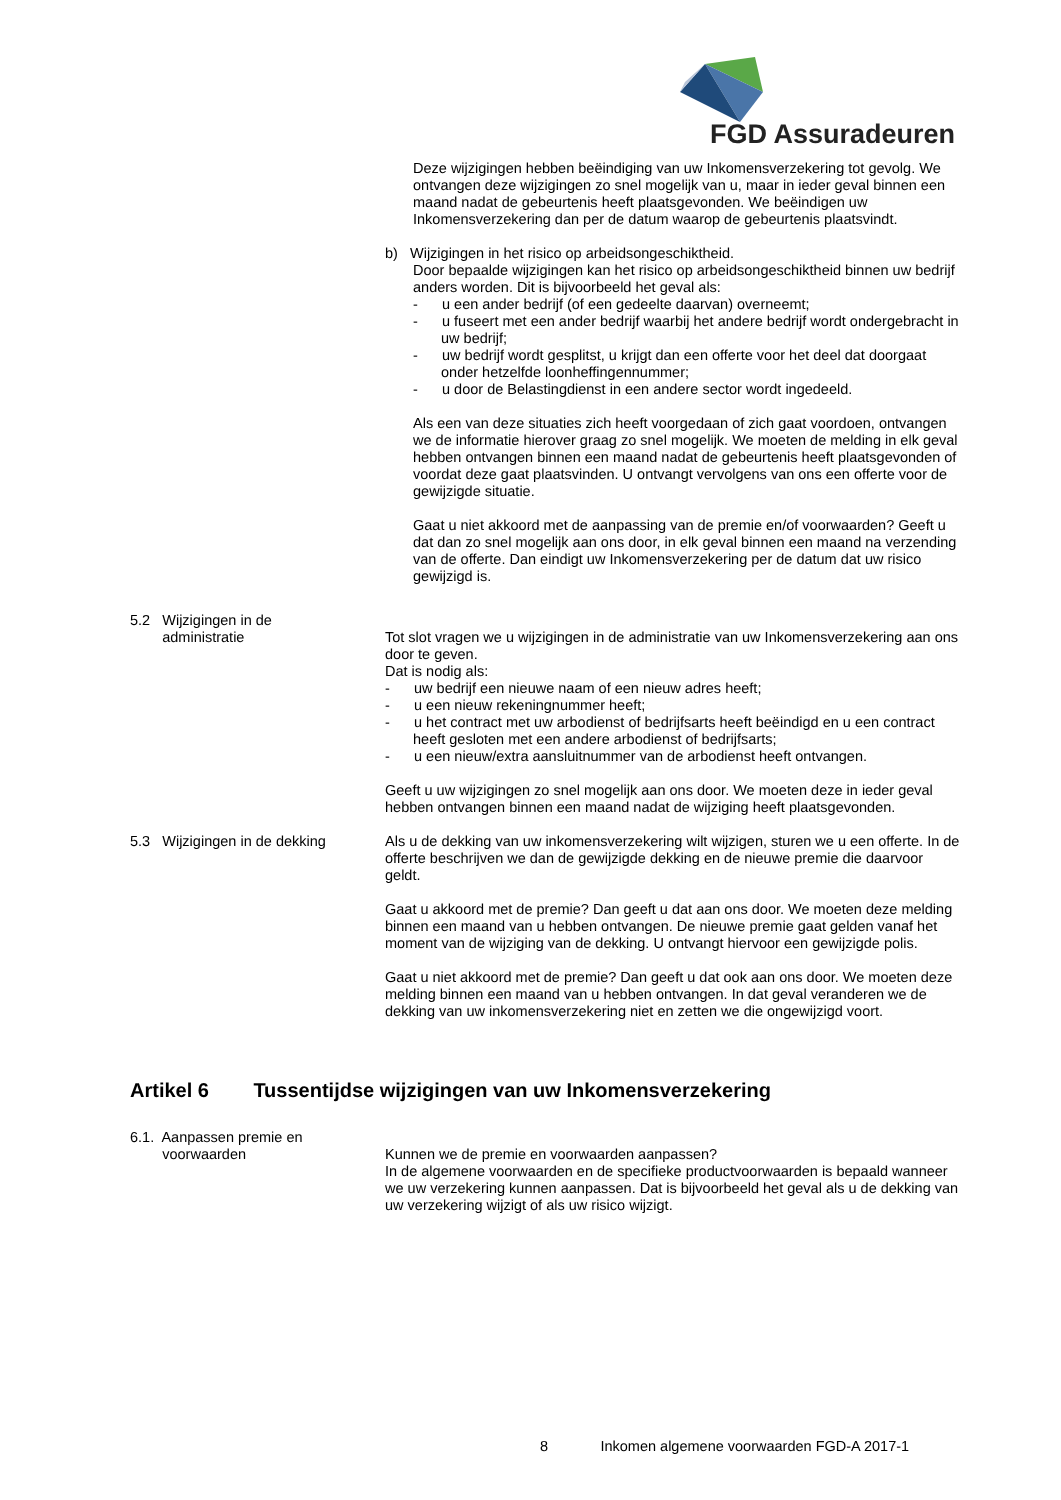FGD Assuradeuren
Deze wijzigingen hebben beëindiging van uw Inkomensverzekering tot gevolg. We ontvangen deze wijzigingen zo snel mogelijk van u, maar in ieder geval binnen een maand nadat de gebeurtenis heeft plaatsgevonden. We beëindigen uw Inkomensverzekering dan per de datum waarop de gebeurtenis plaatsvindt.
b) Wijzigingen in het risico op arbeidsongeschiktheid.
Door bepaalde wijzigingen kan het risico op arbeidsongeschiktheid binnen uw bedrijf anders worden. Dit is bijvoorbeeld het geval als:
- u een ander bedrijf (of een gedeelte daarvan) overneemt;
- u fuseert met een ander bedrijf waarbij het andere bedrijf wordt ondergebracht in uw bedrijf;
- uw bedrijf wordt gesplitst, u krijgt dan een offerte voor het deel dat doorgaat onder hetzelfde loonheffingennummer;
- u door de Belastingdienst in een andere sector wordt ingedeeld.
Als een van deze situaties zich heeft voorgedaan of zich gaat voordoen, ontvangen we de informatie hierover graag zo snel mogelijk. We moeten de melding in elk geval hebben ontvangen binnen een maand nadat de gebeurtenis heeft plaatsgevonden of voordat deze gaat plaatsvinden. U ontvangt vervolgens van ons een offerte voor de gewijzigde situatie.
Gaat u niet akkoord met de aanpassing van de premie en/of voorwaarden? Geeft u dat dan zo snel mogelijk aan ons door, in elk geval binnen een maand na verzending van de offerte. Dan eindigt uw Inkomensverzekering per de datum dat uw risico gewijzigd is.
5.2 Wijzigingen in de
administratie
Tot slot vragen we u wijzigingen in de administratie van uw Inkomensverzekering aan ons door te geven.
Dat is nodig als:
- uw bedrijf een nieuwe naam of een nieuw adres heeft;
- u een nieuw rekeningnummer heeft;
- u het contract met uw arbodienst of bedrijfsarts heeft beëindigd en u een contract heeft gesloten met een andere arbodienst of bedrijfsarts;
- u een nieuw/extra aansluitnummer van de arbodienst heeft ontvangen.
Geeft u uw wijzigingen zo snel mogelijk aan ons door. We moeten deze in ieder geval hebben ontvangen binnen een maand nadat de wijziging heeft plaatsgevonden.
5.3 Wijzigingen in de dekking
Als u de dekking van uw inkomensverzekering wilt wijzigen, sturen we u een offerte. In de offerte beschrijven we dan de gewijzigde dekking en de nieuwe premie die daarvoor geldt.
Gaat u akkoord met de premie? Dan geeft u dat aan ons door. We moeten deze melding binnen een maand van u hebben ontvangen. De nieuwe premie gaat gelden vanaf het moment van de wijziging van de dekking. U ontvangt hiervoor een gewijzigde polis.
Gaat u niet akkoord met de premie? Dan geeft u dat ook aan ons door. We moeten deze melding binnen een maand van u hebben ontvangen. In dat geval veranderen we de dekking van uw inkomensverzekering niet en zetten we die ongewijzigd voort.
Artikel 6 Tussentijdse wijzigingen van uw Inkomensverzekering
6.1. Aanpassen premie en
voorwaarden
Kunnen we de premie en voorwaarden aanpassen?
In de algemene voorwaarden en de specifieke productvoorwaarden is bepaald wanneer we uw verzekering kunnen aanpassen. Dat is bijvoorbeeld het geval als u de dekking van uw verzekering wijzigt of als uw risico wijzigt.
8 Inkomen algemene voorwaarden FGD-A 2017-1